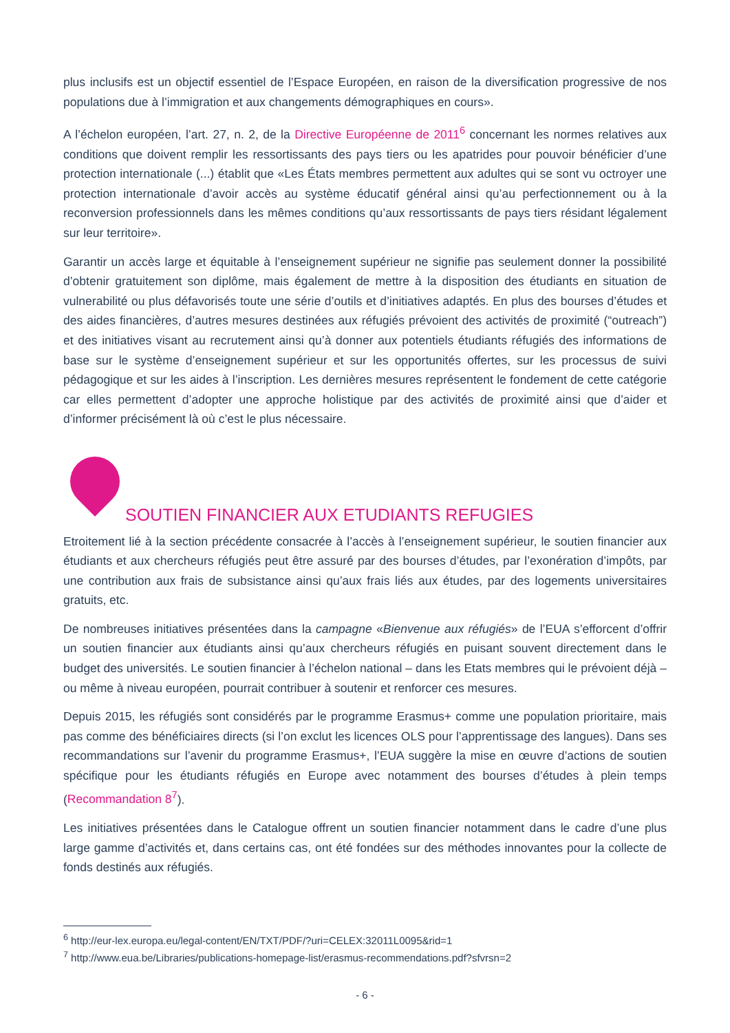plus inclusifs est un objectif essentiel de l’Espace Européen, en raison de la diversification progressive de nos populations due à l’immigration et aux changements démographiques en cours».
A l’échelon européen, l’art. 27, n. 2, de la Directive Européenne de 2011<sup>6</sup> concernant les normes relatives aux conditions que doivent remplir les ressortissants des pays tiers ou les apatrides pour pouvoir bénéficier d’une protection internationale (...) établit que «Les États membres permettent aux adultes qui se sont vu octroyer une protection internationale d’avoir accès au système éducatif général ainsi qu’au perfectionnement ou à la reconversion professionnels dans les mêmes conditions qu’aux ressortissants de pays tiers résidant légalement sur leur territoire».
Garantir un accès large et équitable à l’enseignement supérieur ne signifie pas seulement donner la possibilité d’obtenir gratuitement son diplôme, mais également de mettre à la disposition des étudiants en situation de vulnerabilité ou plus défavorisés toute une série d’outils et d’initiatives adaptés. En plus des bourses d’études et des aides financières, d’autres mesures destinées aux réfugiés prévoient des activités de proximité (“outreach”) et des initiatives visant au recrutement ainsi qu’à donner aux potentiels étudiants réfugiés des informations de base sur le système d’enseignement supérieur et sur les opportunités offertes, sur les processus de suivi pédagogique et sur les aides à l’inscription. Les dernières mesures représentent le fondement de cette catégorie car elles permettent d’adopter une approche holistique par des activités de proximité ainsi que d’aider et d’informer précisément là où c’est le plus nécessaire.
SOUTIEN FINANCIER AUX ETUDIANTS REFUGIES
Etroitement lié à la section précédente consacrée à l’accès à l’enseignement supérieur, le soutien financier aux étudiants et aux chercheurs réfugiés peut être assuré par des bourses d’études, par l’exonération d’impôts, par une contribution aux frais de subsistance ainsi qu’aux frais liés aux études, par des logements universitaires gratuits, etc.
De nombreuses initiatives présentées dans la campagne «Bienvenue aux réfugiés» de l’EUA s’efforcent d’offrir un soutien financier aux étudiants ainsi qu’aux chercheurs réfugiés en puisant souvent directement dans le budget des universités. Le soutien financier à l’échelon national – dans les Etats membres qui le prévoient déjà – ou même à niveau européen, pourrait contribuer à soutenir et renforcer ces mesures.
Depuis 2015, les réfugiés sont considérés par le programme Erasmus+ comme une population prioritaire, mais pas comme des bénéficiaires directs (si l’on exclut les licences OLS pour l’apprentissage des langues). Dans ses recommandations sur l’avenir du programme Erasmus+, l’EUA suggère la mise en œuvre d’actions de soutien spécifique pour les étudiants réfugiés en Europe avec notamment des bourses d’études à plein temps (Recommandation 8<sup>7</sup>).
Les initiatives présentées dans le Catalogue offrent un soutien financier notamment dans le cadre d’une plus large gamme d’activités et, dans certains cas, ont été fondées sur des méthodes innovantes pour la collecte de fonds destinés aux réfugiés.
<sup>6</sup> http://eur-lex.europa.eu/legal-content/EN/TXT/PDF/?uri=CELEX:32011L0095&rid=1
<sup>7</sup> http://www.eua.be/Libraries/publications-homepage-list/erasmus-recommendations.pdf?sfvrsn=2
- 6 -